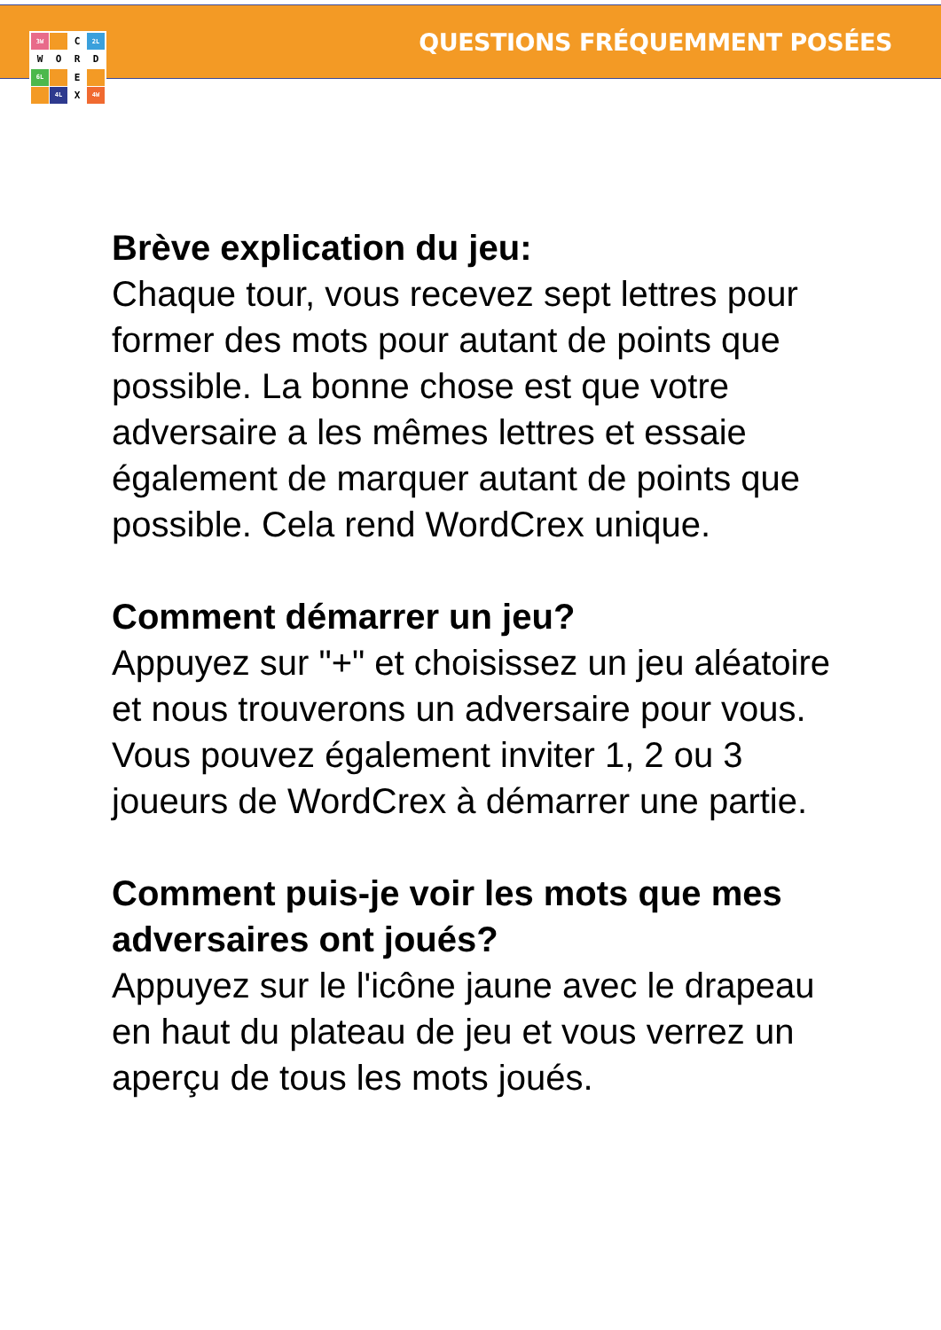QUESTIONS FRÉQUEMMENT POSÉES
3W
C
2L
W
O
R
D
6L
E
4L
X
4W
Brève explication du jeu:
Chaque tour, vous recevez sept lettres pour former des mots pour autant de points que possible. La bonne chose est que votre adversaire a les mêmes lettres et essaie également de marquer autant de points que possible. Cela rend WordCrex unique.
Comment démarrer un jeu?
Appuyez sur "+" et choisissez un jeu aléatoire et nous trouverons un adversaire pour vous. Vous pouvez également inviter 1, 2 ou 3 joueurs de WordCrex à démarrer une partie.
Comment puis-je voir les mots que mes adversaires ont joués?
Appuyez sur le l'icône jaune avec le drapeau en haut du plateau de jeu et vous verrez un aperçu de tous les mots joués.